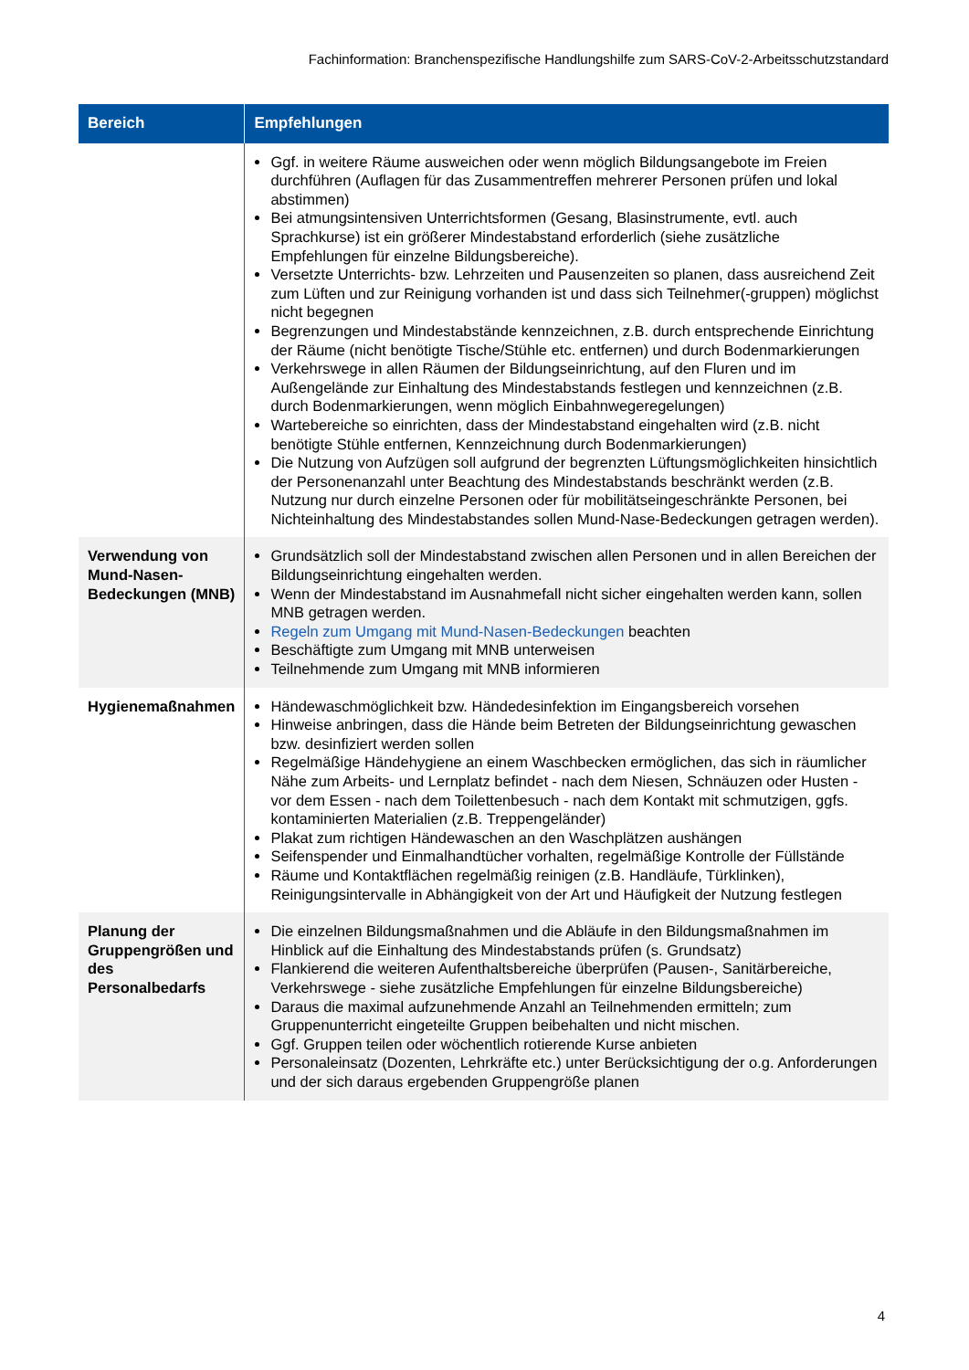Fachinformation: Branchenspezifische Handlungshilfe zum SARS-CoV-2-Arbeitsschutzstandard
| Bereich | Empfehlungen |
| --- | --- |
| | Ggf. in weitere Räume ausweichen oder wenn möglich Bildungsangebote im Freien durchführen (Auflagen für das Zusammentreffen mehrerer Personen prüfen und lokal abstimmen) Bei atmungsintensiven Unterrichtsformen (Gesang, Blasinstrumente, evtl. auch Sprachkurse) ist ein größerer Mindestabstand erforderlich (siehe zusätzliche Empfehlungen für einzelne Bildungsbereiche). Versetzte Unterrichts- bzw. Lehrzeiten und Pausenzeiten so planen, dass ausreichend Zeit zum Lüften und zur Reinigung vorhanden ist und dass sich Teilnehmer(-gruppen) möglichst nicht begegnen Begrenzungen und Mindestabstände kennzeichnen, z.B. durch entsprechende Einrichtung der Räume (nicht benötigte Tische/Stühle etc. entfernen) und durch Bodenmarkierungen Verkehrswege in allen Räumen der Bildungseinrichtung, auf den Fluren und im Außengelände zur Einhaltung des Mindestabstands festlegen und kennzeichnen (z.B. durch Bodenmarkierungen, wenn möglich Einbahnwegeregelungen) Wartebereiche so einrichten, dass der Mindestabstand eingehalten wird (z.B. nicht benötigte Stühle entfernen, Kennzeichnung durch Bodenmarkierungen) Die Nutzung von Aufzügen soll aufgrund der begrenzten Lüftungsmöglichkeiten hinsichtlich der Personenanzahl unter Beachtung des Mindestabstands beschränkt werden (z.B. Nutzung nur durch einzelne Personen oder für mobilitätseingeschränkte Personen, bei Nichteinhaltung des Mindestabstandes sollen Mund-Nase-Bedeckungen getragen werden). |
| Verwendung von Mund-Nasen-Bedeckungen (MNB) | Grundsätzlich soll der Mindestabstand zwischen allen Personen und in allen Bereichen der Bildungseinrichtung eingehalten werden. Wenn der Mindestabstand im Ausnahmefall nicht sicher eingehalten werden kann, sollen MNB getragen werden. Regeln zum Umgang mit Mund-Nasen-Bedeckungen beachten Beschäftigte zum Umgang mit MNB unterweisen Teilnehmende zum Umgang mit MNB informieren |
| Hygienemaßnahmen | Händewaschmöglichkeit bzw. Händedesinfektion im Eingangsbereich vorsehen Hinweise anbringen, dass die Hände beim Betreten der Bildungseinrichtung gewaschen bzw. desinfiziert werden sollen Regelmäßige Händehygiene an einem Waschbecken ermöglichen, das sich in räumlicher Nähe zum Arbeits- und Lernplatz befindet - nach dem Niesen, Schnäuzen oder Husten - vor dem Essen - nach dem Toilettenbesuch - nach dem Kontakt mit schmutzigen, ggfs. kontaminierten Materialien (z.B. Treppengeländer) Plakat zum richtigen Händewaschen an den Waschplätzen aushängen Seifenspender und Einmalhandtücher vorhalten, regelmäßige Kontrolle der Füllstände Räume und Kontaktflächen regelmäßig reinigen (z.B. Handläufe, Türklinken), Reinigungsintervalle in Abhängigkeit von der Art und Häufigkeit der Nutzung festlegen |
| Planung der Gruppengrößen und des Personalbedarfs | Die einzelnen Bildungsmaßnahmen und die Abläufe in den Bildungsmaßnahmen im Hinblick auf die Einhaltung des Mindestabstands prüfen (s. Grundsatz) Flankierend die weiteren Aufenthaltsbereiche überprüfen (Pausen-, Sanitärbereiche, Verkehrswege - siehe zusätzliche Empfehlungen für einzelne Bildungsbereiche) Daraus die maximal aufzunehmende Anzahl an Teilnehmenden ermitteln; zum Gruppenunterricht eingeteilte Gruppen beibehalten und nicht mischen. Ggf. Gruppen teilen oder wöchentlich rotierende Kurse anbieten Personaleinsatz (Dozenten, Lehrkräfte etc.) unter Berücksichtigung der o.g. Anforderungen und der sich daraus ergebenden Gruppengröße planen |
4